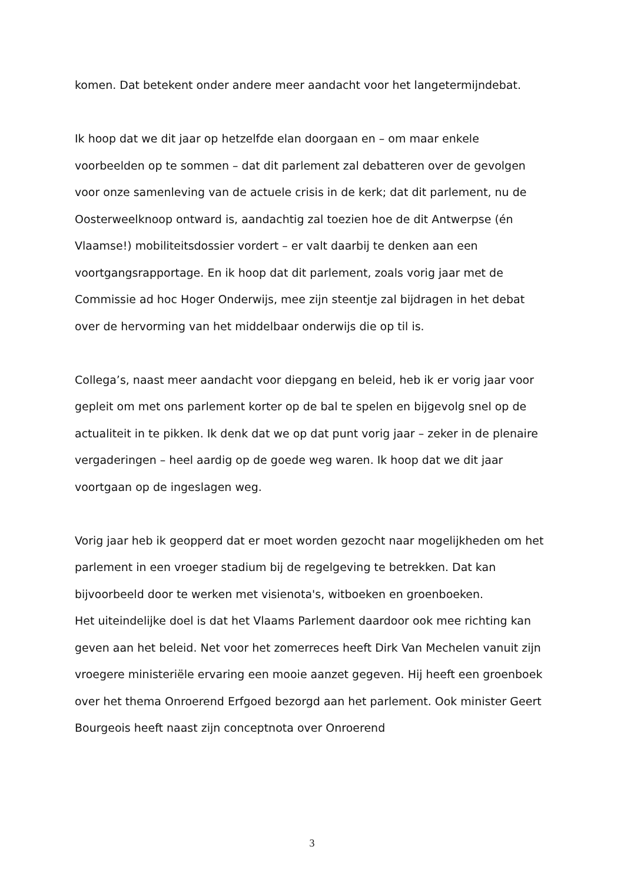komen. Dat betekent onder andere meer aandacht voor het langetermijndebat.
Ik hoop dat we dit jaar op hetzelfde elan doorgaan en – om maar enkele voorbeelden op te sommen – dat dit parlement zal debatteren over de gevolgen voor onze samenleving van de actuele crisis in de kerk; dat dit parlement, nu de Oosterweelknoop ontward is, aandachtig zal toezien hoe de dit Antwerpse (én Vlaamse!) mobiliteitsdossier vordert – er valt daarbij te denken aan een voortgangsrapportage. En ik hoop dat dit parlement, zoals vorig jaar met de Commissie ad hoc Hoger Onderwijs, mee zijn steentje zal bijdragen in het debat over de hervorming van het middelbaar onderwijs die op til is.
Collega’s, naast meer aandacht voor diepgang en beleid, heb ik er vorig jaar voor gepleit om met ons parlement korter op de bal te spelen en bijgevolg snel op de actualiteit in te pikken. Ik denk dat we op dat punt vorig jaar – zeker in de plenaire vergaderingen – heel aardig op de goede weg waren. Ik hoop dat we dit jaar voortgaan op de ingeslagen weg.
Vorig jaar heb ik geopperd dat er moet worden gezocht naar mogelijkheden om het parlement in een vroeger stadium bij de regelgeving te betrekken. Dat kan bijvoorbeeld door te werken met visienota's, witboeken en groenboeken.
Het uiteindelijke doel is dat het Vlaams Parlement daardoor ook mee richting kan geven aan het beleid. Net voor het zomerreces heeft Dirk Van Mechelen vanuit zijn vroegere ministeriële ervaring een mooie aanzet gegeven. Hij heeft een groenboek over het thema Onroerend Erfgoed bezorgd aan het parlement. Ook minister Geert Bourgeois heeft naast zijn conceptnota over Onroerend
3